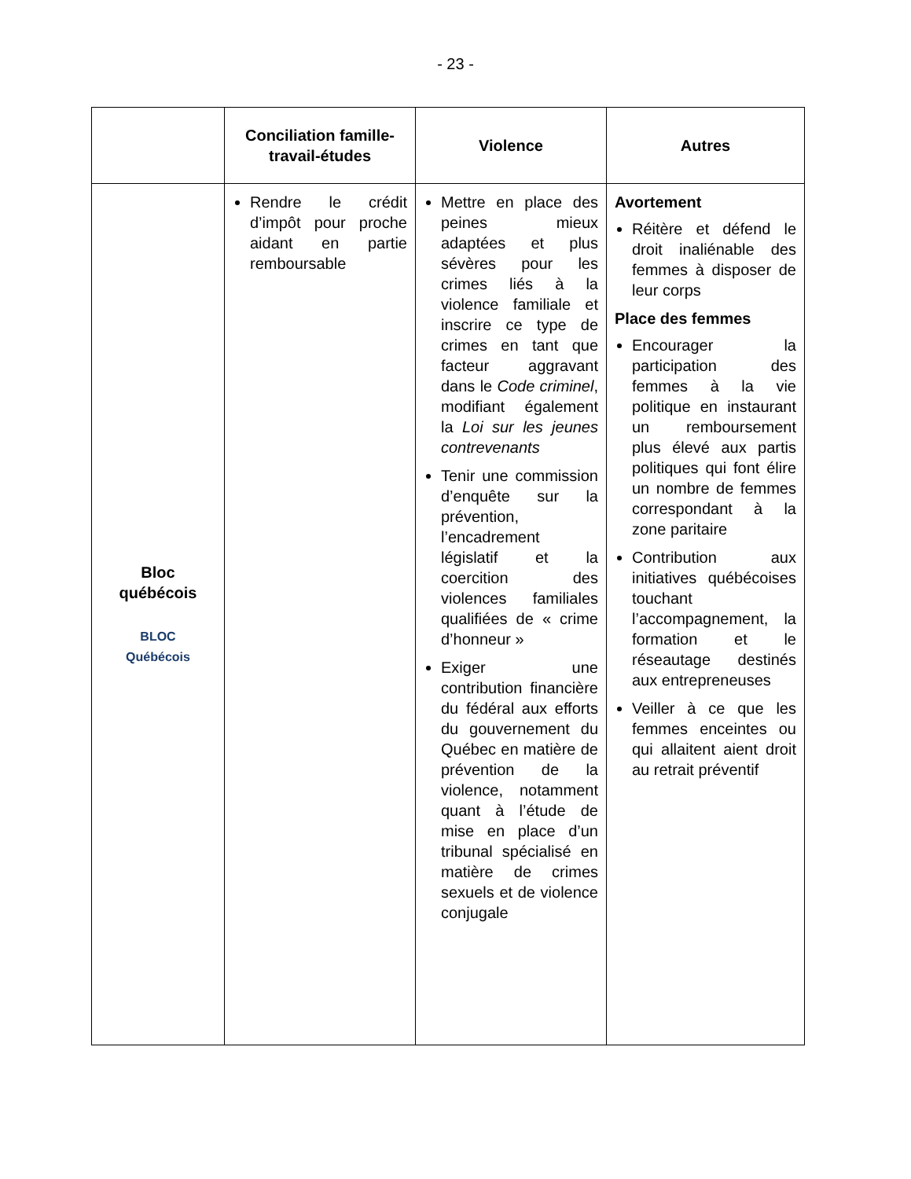- 23 -
| | Conciliation famille-travail-études | Violence | Autres |
| --- | --- | --- | --- |
| Bloc québécois BLOC Québécois | Rendre le crédit d’impôt pour proche aidant en partie remboursable | Mettre en place des peines mieux adaptées et plus sévères pour les crimes liés à la violence familiale et inscrire ce type de crimes en tant que facteur aggravant dans le Code criminel , modifiant également la Loi sur les jeunes contrevenants Tenir une commission d’enquête sur la prévention, l’encadrement législatif et la coercition des violences familiales qualifiées de « crime d’honneur » Exiger une contribution financière du fédéral aux efforts du gouvernement du Québec en matière de prévention de la violence, notamment quant à l’étude de mise en place d’un tribunal spécialisé en matière de crimes sexuels et de violence conjugale | Avortement Réitère et défend le droit inaliénable des femmes à disposer de leur corps Place des femmes Encourager la participation des femmes à la vie politique en instaurant un remboursement plus élevé aux partis politiques qui font élire un nombre de femmes correspondant à la zone paritaire Contribution aux initiatives québécoises touchant l’accompagnement, la formation et le réseautage destinés aux entrepreneuses Veiller à ce que les femmes enceintes ou qui allaitent aient droit au retrait préventif |